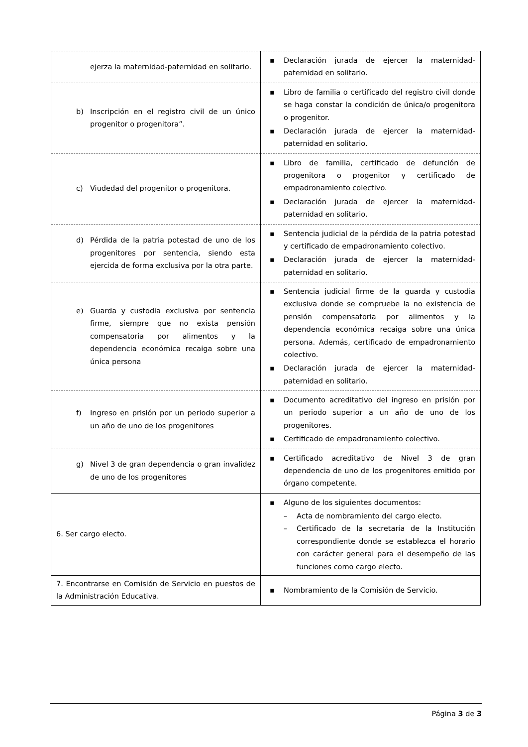| ejerza la maternidad-paternidad en solitario. | ▪ Declaración jurada de ejercer la maternidad-paternidad en solitario. |
| b) Inscripción en el registro civil de un único progenitor o progenitora”. | ▪ Libro de familia o certificado del registro civil donde se haga constar la condición de única/o progenitora o progenitor. ▪ Declaración jurada de ejercer la maternidad-paternidad en solitario. |
| c) Viudedad del progenitor o progenitora. | ▪ Libro de familia, certificado de defunción de progenitora o progenitor y certificado de empadronamiento colectivo. ▪ Declaración jurada de ejercer la maternidad-paternidad en solitario. |
| d) Pérdida de la patria potestad de uno de los progenitores por sentencia, siendo esta ejercida de forma exclusiva por la otra parte. | ▪ Sentencia judicial de la pérdida de la patria potestad y certificado de empadronamiento colectivo. ▪ Declaración jurada de ejercer la maternidad-paternidad en solitario. |
| e) Guarda y custodia exclusiva por sentencia firme, siempre que no exista pensión compensatoria por alimentos y la dependencia económica recaiga sobre una única persona | ▪ Sentencia judicial firme de la guarda y custodia exclusiva donde se compruebe la no existencia de pensión compensatoria por alimentos y la dependencia económica recaiga sobre una única persona. Además, certificado de empadronamiento colectivo. ▪ Declaración jurada de ejercer la maternidad-paternidad en solitario. |
| f) Ingreso en prisión por un periodo superior a un año de uno de los progenitores | ▪ Documento acreditativo del ingreso en prisión por un periodo superior a un año de uno de los progenitores. ▪ Certificado de empadronamiento colectivo. |
| g) Nivel 3 de gran dependencia o gran invalidez de uno de los progenitores | ▪ Certificado acreditativo de Nivel 3 de gran dependencia de uno de los progenitores emitido por órgano competente. |
| 6. Ser cargo electo. | ▪ Alguno de los siguientes documentos: – Acta de nombramiento del cargo electo. – Certificado de la secretaría de la Institución correspondiente donde se establezca el horario con carácter general para el desempeño de las funciones como cargo electo. |
| 7. Encontrarse en Comisión de Servicio en puestos de la Administración Educativa. | ▪ Nombramiento de la Comisión de Servicio. |
Página 3 de 3